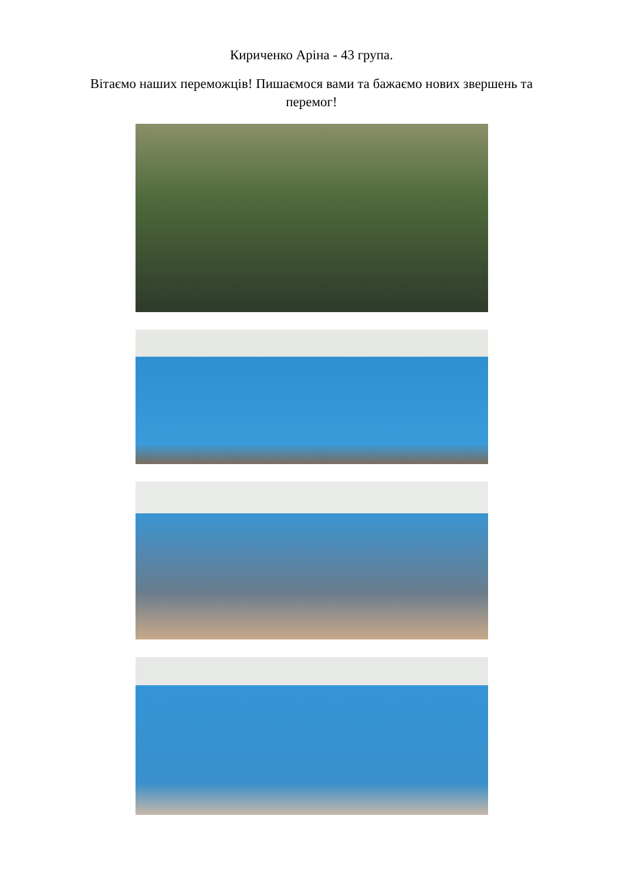Кириченко Аріна - 43 група.
Вітаємо наших переможців! Пишаємося вами та бажаємо нових звершень та перемог!